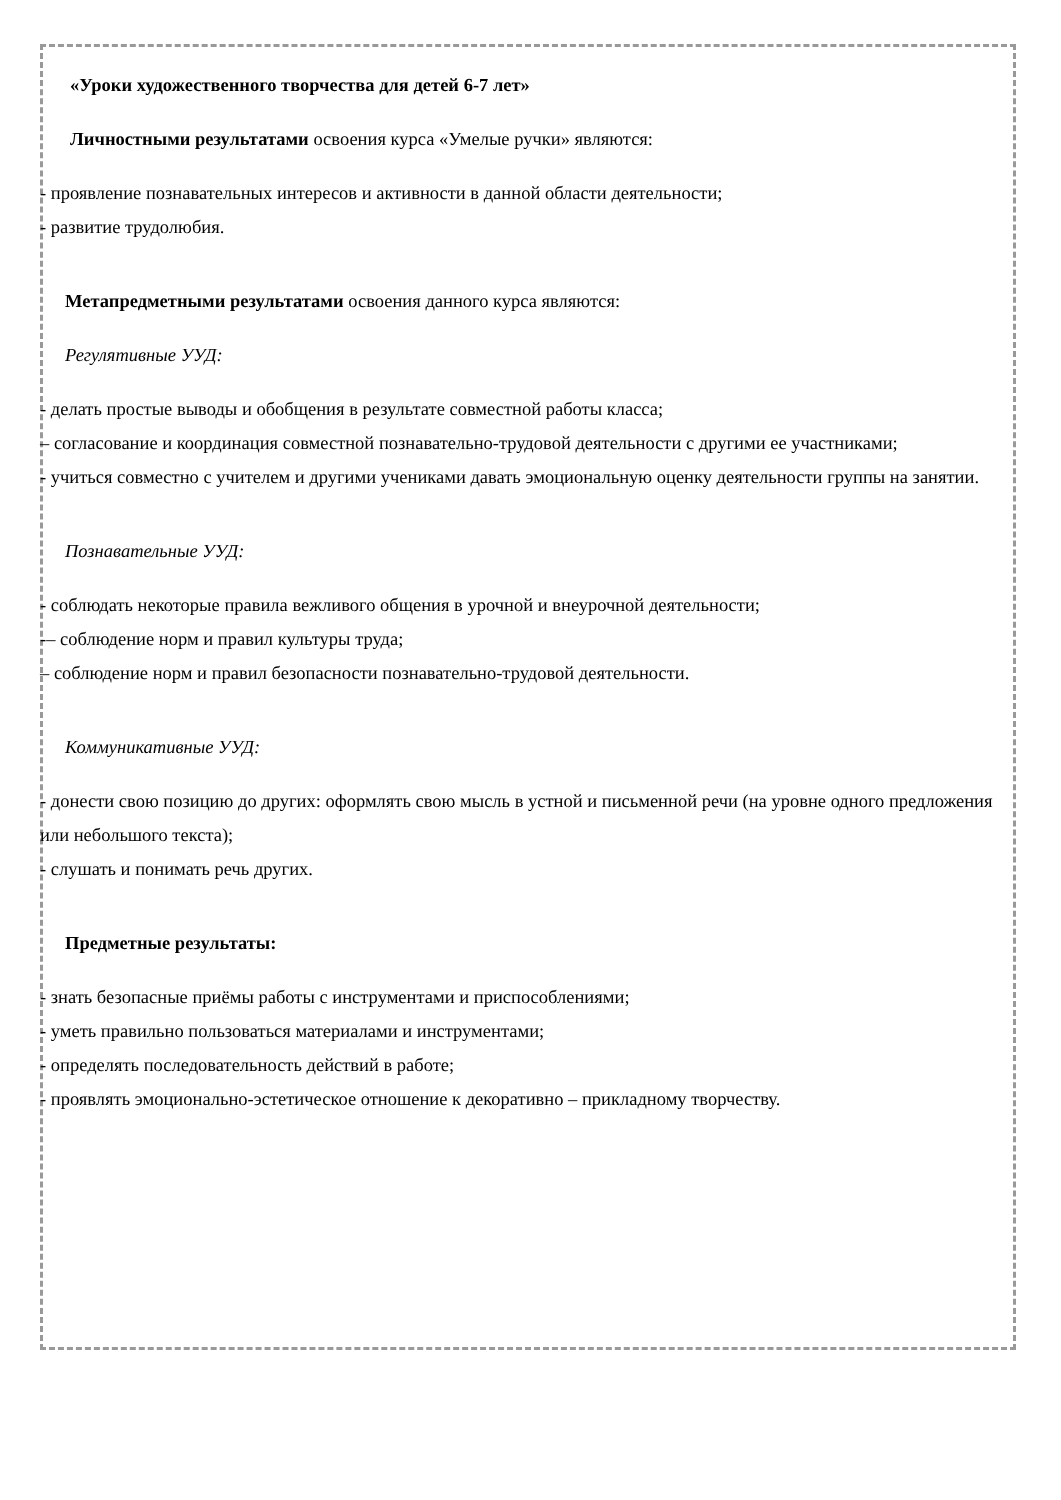«Уроки художественного творчества для детей 6-7 лет»
Личностными результатами освоения курса «Умелые ручки» являются:
- проявление познавательных интересов и активности в данной области деятельности;
- развитие трудолюбия.
Метапредметными результатами освоения данного курса являются:
Регулятивные УУД:
- делать простые выводы и обобщения в результате совместной работы класса;
– согласование и координация совместной познавательно-трудовой деятельности с другими ее участниками;
- учиться совместно с учителем и другими учениками давать эмоциональную оценку деятельности группы на занятии.
Познавательные УУД:
- соблюдать некоторые правила вежливого общения в урочной и внеурочной деятельности;
-– соблюдение норм и правил культуры труда;
– соблюдение норм и правил безопасности познавательно-трудовой деятельности.
Коммуникативные УУД:
- донести свою позицию до других: оформлять свою мысль в устной и письменной речи (на уровне одного предложения или небольшого текста);
- слушать и понимать речь других.
Предметные результаты:
- знать безопасные приёмы работы с инструментами и приспособлениями;
- уметь правильно пользоваться материалами и инструментами;
- определять последовательность действий в работе;
- проявлять эмоционально-эстетическое отношение к декоративно – прикладному творчеству.